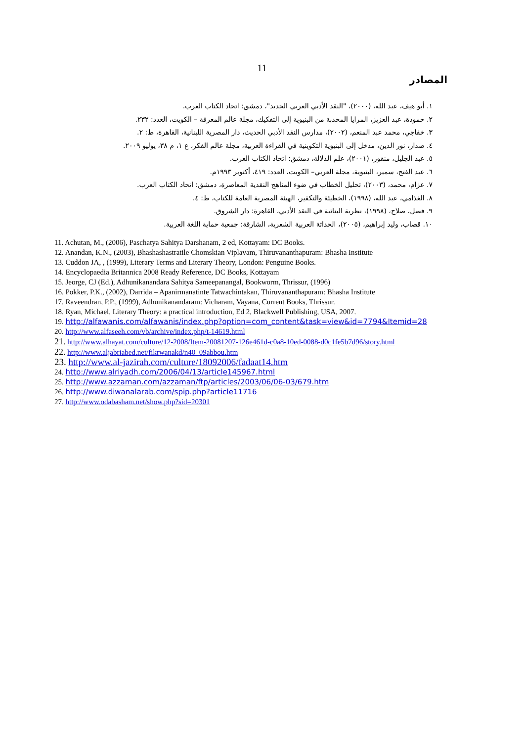11
المصادر
١. أبو هيف، عبد الله، (٢٠٠٠)، "النقد الأدبي العربي الجديد"، دمشق: اتحاد الكتاب العرب.
٢. حمودة، عبد العزيز، المرايا المحدبة من البنيوية إلى التفكيك، مجلة عالم المعرفة – الكويت، العدد: ٢٣٢.
٣. خفاجي، محمد عبد المنعم، (٢٠٠٢)، مدارس النقد الأدبي الحديث، دار المصرية اللبنانية، القاهرة، ط: ٢.
٤. صدار، نور الدين، مدخل إلى البنيوية التكوينية في القراءة العربية، مجلة عالم الفكر، ع ١، م ٣٨، يوليو ٢٠٠٩.
٥. عبد الجليل، منقور، (٢٠٠١)، علم الدلالة، دمشق: اتحاد الكتاب العرب.
٦. عبد الفتح، سمير، البنيوية، مجلة العربي– الكويت، العدد: ٤١٩، أكتوبر ١٩٩٣م.
٧. عزام، محمد، (٢٠٠٣)، تحليل الخطاب في ضوء المناهج النقدية المعاصرة، دمشق: اتحاد الكتاب العرب.
٨. الغذامي، عبد الله، (١٩٩٨)، الخطيئة والتكفير، الهيئة المصرية العامة للكتاب، ط: ٤.
٩. فضل، صلاح، (١٩٩٨)، نظرية البنائية في النقد الأدبي، القاهرة: دار الشروق.
١٠. قصاب، وليد إبراهيم، (٢٠٠٥)، الحداثة العربية الشعرية، الشارقة: جمعية حماية اللغة العربية.
11. Achutan, M., (2006), Paschatya Sahitya Darshanam, 2 ed, Kottayam: DC Books.
12. Anandan, K.N., (2003), Bhashashastratile Chomskian Viplavam, Thiruvananthapuram: Bhasha Institute
13. Cuddon JA, , (1999), Literary Terms and Literary Theory, London: Penguine Books.
14. Encyclopaedia Britannica 2008 Ready Reference, DC Books, Kottayam
15. Jeorge, CJ (Ed.), Adhunikanandara Sahitya Sameepanangal, Bookworm, Thrissur, (1996)
16. Pokker, P.K., (2002), Darrida – Apanirmanatinte Tatwachintakan, Thiruvananthapuram: Bhasha Institute
17. Raveendran, P.P., (1999), Adhunikanandaram: Vicharam, Vayana, Current Books, Thrissur.
18. Ryan, Michael, Literary Theory: a practical introduction, Ed 2, Blackwell Publishing, USA, 2007.
19. http://alfawanis.com/alfawanis/index.php?option=com_content&task=view&id=7794&Itemid=28
20. http://www.alfaseeh.com/vb/archive/index.php/t-14619.html
21. http://www.alhayat.com/culture/12-2008/Item-20081207-126e461d-c0a8-10ed-0088-d0c1fe5b7d96/story.html
22. http://www.aljabriabed.net/fikrwanakd/n40_09abbou.htm
23. http://www.al-jazirah.com/culture/18092006/fadaat14.htm
24. http://www.alriyadh.com/2006/04/13/article145967.html
25. http://www.azzaman.com/azzaman/ftp/articles/2003/06/06-03/679.htm
26. http://www.diwanalarab.com/spip.php?article11716
27. http://www.odabasham.net/show.php?sid=20301